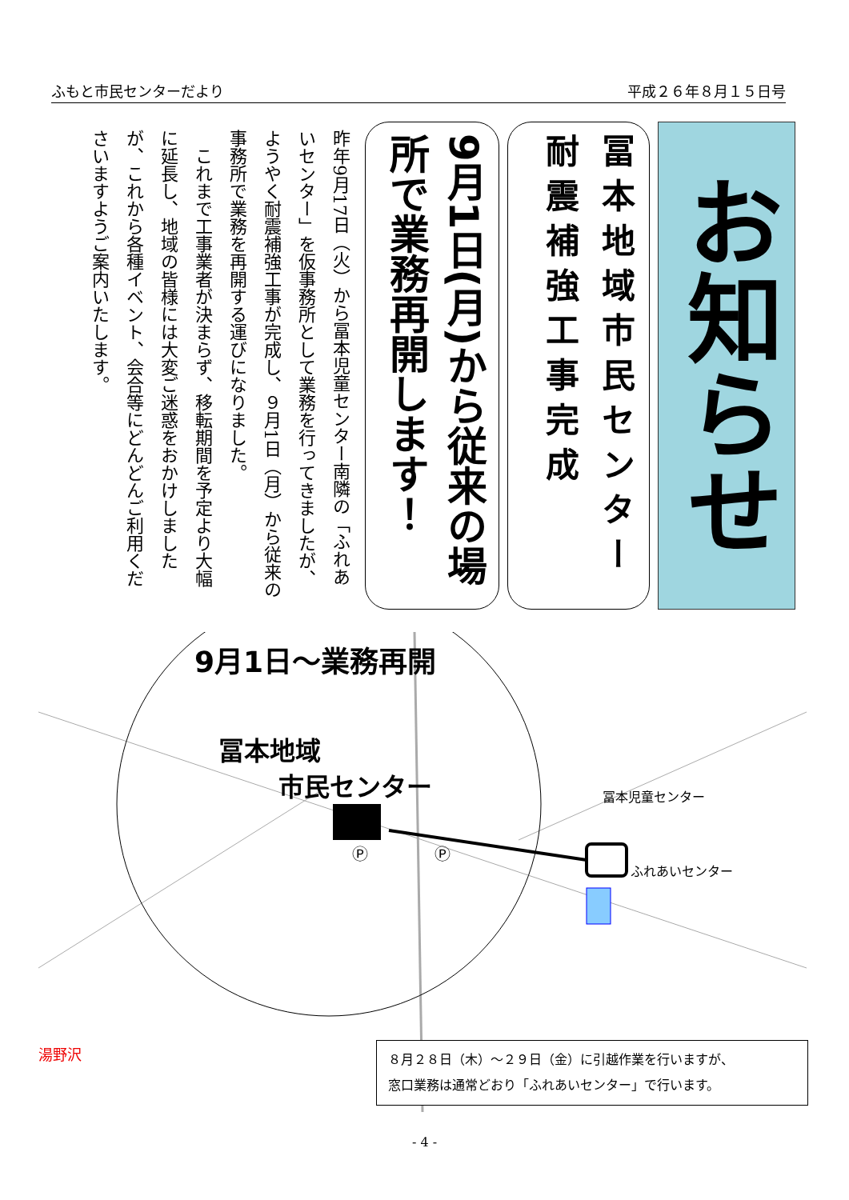ふもと市民センターだより 平成２６年８月１５日号
お知らせ
冨本地域市民センター 耐震補強工事完成
9月1日(月)から従来の場所で業務再開します！
昨年9月17日（火）から冨本児童センター南隣の「ふれあいセンター」を仮事務所として業務を行ってきましたが、ようやく耐震補強工事が完成し、９月1日（月）から従来の事務所で業務を再開する運びになりました。
　これまで工事業者が決まらず、移転期間を予定より大幅に延長し、地域の皆様には大変ご迷惑をおかけしましたが、これから各種イベント、会合等にどんどんご利用くださいますようご案内いたします。
9月1日～業務再開
冨本地域
市民センター
冨本児童センター
ふれあいセンター
Ⓟ
Ⓟ
湯野沢
８月２８日（木）～２９日（金）に引越作業を行いますが、
窓口業務は通常どおり「ふれあいセンター」で行います。
- 4 -